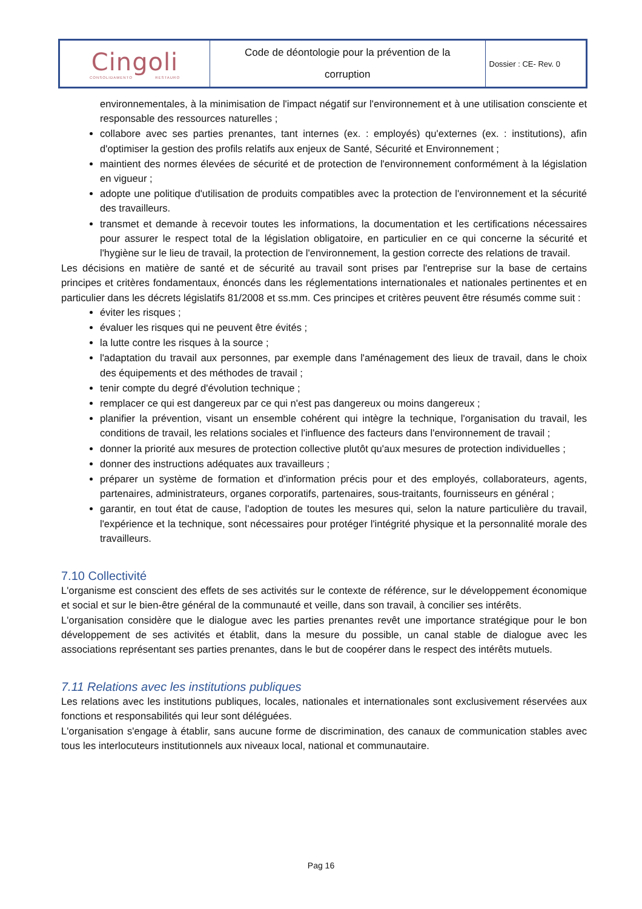| Cingoli CONSOLIDAMENTO RESTAURO | Code de déontologie pour la prévention de la corruption | Dossier : CE- Rev. 0 |
environnementales, à la minimisation de l'impact négatif sur l'environnement et à une utilisation consciente et responsable des ressources naturelles ;
collabore avec ses parties prenantes, tant internes (ex. : employés) qu'externes (ex. : institutions), afin d'optimiser la gestion des profils relatifs aux enjeux de Santé, Sécurité et Environnement ;
maintient des normes élevées de sécurité et de protection de l'environnement conformément à la législation en vigueur ;
adopte une politique d'utilisation de produits compatibles avec la protection de l'environnement et la sécurité des travailleurs.
transmet et demande à recevoir toutes les informations, la documentation et les certifications nécessaires pour assurer le respect total de la législation obligatoire, en particulier en ce qui concerne la sécurité et l'hygiène sur le lieu de travail, la protection de l'environnement, la gestion correcte des relations de travail.
Les décisions en matière de santé et de sécurité au travail sont prises par l'entreprise sur la base de certains principes et critères fondamentaux, énoncés dans les réglementations internationales et nationales pertinentes et en particulier dans les décrets législatifs 81/2008 et ss.mm. Ces principes et critères peuvent être résumés comme suit :
éviter les risques ;
évaluer les risques qui ne peuvent être évités ;
la lutte contre les risques à la source ;
l'adaptation du travail aux personnes, par exemple dans l'aménagement des lieux de travail, dans le choix des équipements et des méthodes de travail ;
tenir compte du degré d'évolution technique ;
remplacer ce qui est dangereux par ce qui n'est pas dangereux ou moins dangereux ;
planifier la prévention, visant un ensemble cohérent qui intègre la technique, l'organisation du travail, les conditions de travail, les relations sociales et l'influence des facteurs dans l'environnement de travail ;
donner la priorité aux mesures de protection collective plutôt qu'aux mesures de protection individuelles ;
donner des instructions adéquates aux travailleurs ;
préparer un système de formation et d'information précis pour et des employés, collaborateurs, agents, partenaires, administrateurs, organes corporatifs, partenaires, sous-traitants, fournisseurs en général ;
garantir, en tout état de cause, l'adoption de toutes les mesures qui, selon la nature particulière du travail, l'expérience et la technique, sont nécessaires pour protéger l'intégrité physique et la personnalité morale des travailleurs.
7.10 Collectivité
L'organisme est conscient des effets de ses activités sur le contexte de référence, sur le développement économique et social et sur le bien-être général de la communauté et veille, dans son travail, à concilier ses intérêts.
L'organisation considère que le dialogue avec les parties prenantes revêt une importance stratégique pour le bon développement de ses activités et établit, dans la mesure du possible, un canal stable de dialogue avec les associations représentant ses parties prenantes, dans le but de coopérer dans le respect des intérêts mutuels.
7.11 Relations avec les institutions publiques
Les relations avec les institutions publiques, locales, nationales et internationales sont exclusivement réservées aux fonctions et responsabilités qui leur sont déléguées.
L'organisation s'engage à établir, sans aucune forme de discrimination, des canaux de communication stables avec tous les interlocuteurs institutionnels aux niveaux local, national et communautaire.
Pag 16